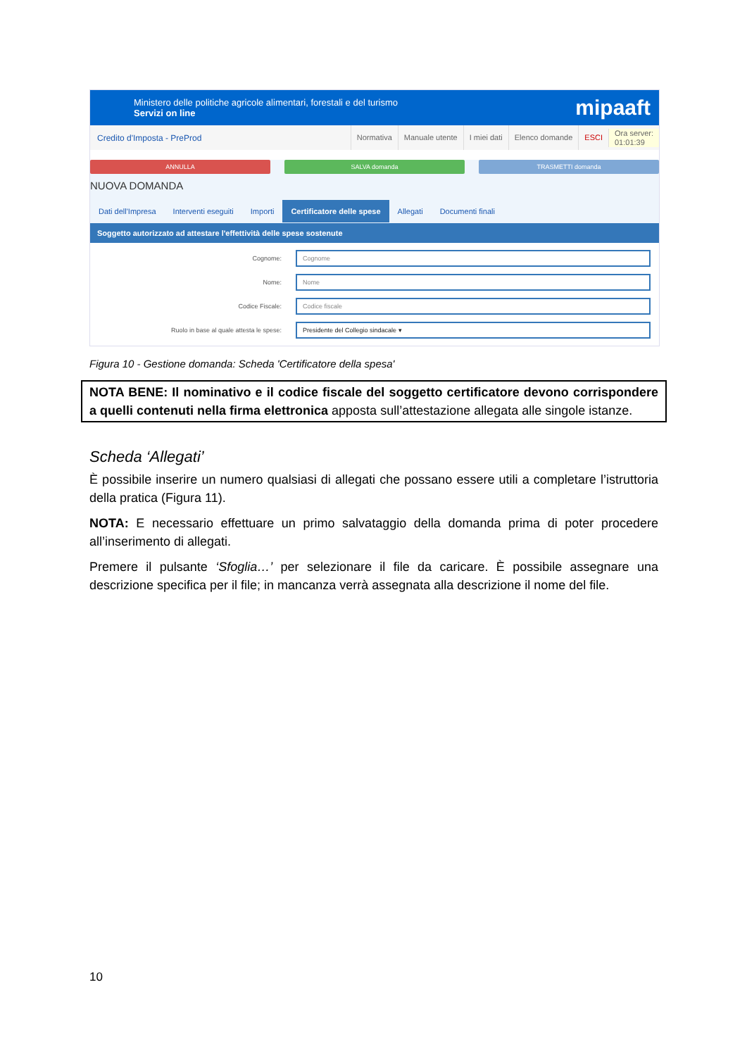Ministero delle politiche agricole alimentari, forestali e del turismo
Servizi on line
mipaaft
Credito d'Imposta - PreProd
Normativa Manuale utente I miei dati Elenco domande ESCI Ora server:
01:01:39
ANNULLA SALVA domanda TRASMETTI domanda
NUOVA DOMANDA
Dati dell'Impresa Interventi eseguiti Importi Certificatore delle spese Allegati Documenti finali
Soggetto autorizzato ad attestare l'effettività delle spese sostenute
Cognome:
Cognome
Nome:
Nome
Codice Fiscale:
Codice fiscale
Ruolo in base al quale attesta le spese:
Presidente del Collegio sindacale ▾
Figura 10 - Gestione domanda: Scheda 'Certificatore della spesa'
NOTA BENE: Il nominativo e il codice fiscale del soggetto certificatore devono corrispondere a quelli contenuti nella firma elettronica apposta sull’attestazione allegata alle singole istanze.
Scheda ‘Allegati’
È possibile inserire un numero qualsiasi di allegati che possano essere utili a completare l’istruttoria della pratica (Figura 11).
NOTA: E necessario effettuare un primo salvataggio della domanda prima di poter procedere all’inserimento di allegati.
Premere il pulsante ‘Sfoglia…’ per selezionare il file da caricare. È possibile assegnare una descrizione specifica per il file; in mancanza verrà assegnata alla descrizione il nome del file.
10